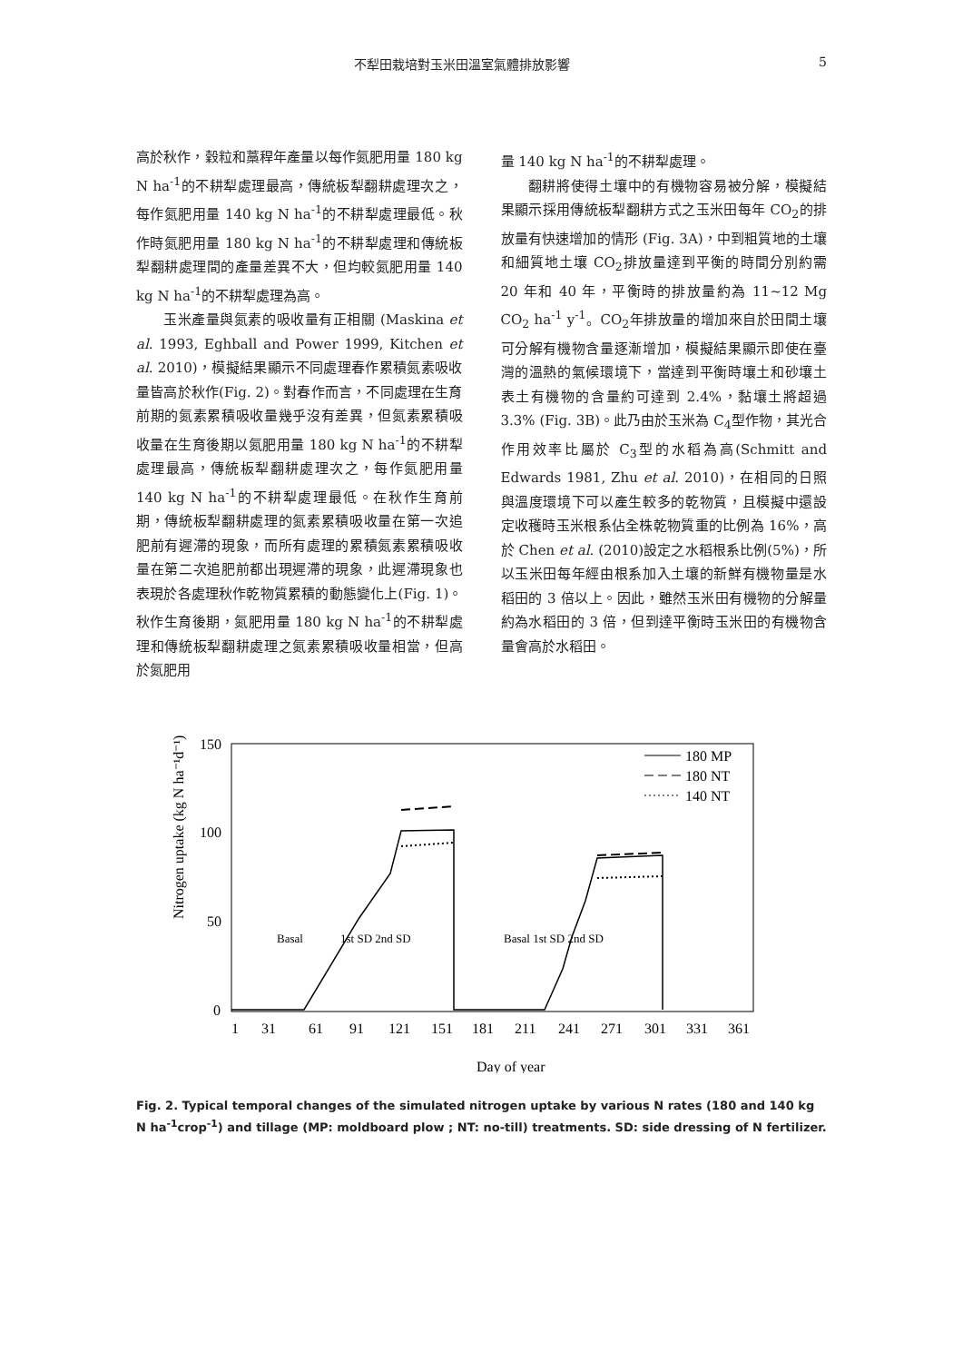不犁田栽培對玉米田溫室氣體排放影響 5
高於秋作，穀粒和藁稈年產量以每作氮肥用量 180 kg N ha<sup>-1</sup>的不耕犁處理最高，傳統板犁翻耕處理次之，每作氮肥用量 140 kg N ha<sup>-1</sup>的不耕犁處理最低。秋作時氮肥用量 180 kg N ha<sup>-1</sup>的不耕犁處理和傳統板犁翻耕處理間的產量差異不大，但均較氮肥用量 140 kg N ha<sup>-1</sup>的不耕犁處理為高。
玉米產量與氮素的吸收量有正相關 (Maskina et al. 1993, Eghball and Power 1999, Kitchen et al. 2010)，模擬結果顯示不同處理春作累積氮素吸收量皆高於秋作(Fig. 2)。對春作而言，不同處理在生育前期的氮素累積吸收量幾乎沒有差異，但氮素累積吸收量在生育後期以氮肥用量 180 kg N ha<sup>-1</sup>的不耕犁處理最高，傳統板犁翻耕處理次之，每作氮肥用量 140 kg N ha<sup>-1</sup>的不耕犁處理最低。在秋作生育前期，傳統板犁翻耕處理的氮素累積吸收量在第一次追肥前有遲滯的現象，而所有處理的累積氮素累積吸收量在第二次追肥前都出現遲滯的現象，此遲滯現象也表現於各處理秋作乾物質累積的動態變化上(Fig. 1)。秋作生育後期，氮肥用量 180 kg N ha<sup>-1</sup>的不耕犁處理和傳統板犁翻耕處理之氮素累積吸收量相當，但高於氮肥用
量 140 kg N ha<sup>-1</sup>的不耕犁處理。
翻耕將使得土壤中的有機物容易被分解，模擬結果顯示採用傳統板犁翻耕方式之玉米田每年 CO<sub>2</sub>的排放量有快速增加的情形 (Fig. 3A)，中到粗質地的土壤和細質地土壤 CO<sub>2</sub>排放量達到平衡的時間分別約需 20 年和 40 年，平衡時的排放量約為 11~12 Mg CO<sub>2</sub> ha<sup>-1</sup> y<sup>-1</sup>。CO<sub>2</sub>年排放量的增加來自於田間土壤可分解有機物含量逐漸增加，模擬結果顯示即使在臺灣的溫熱的氣候環境下，當達到平衡時壤土和砂壤土表土有機物的含量約可達到 2.4%，黏壤土將超過 3.3% (Fig. 3B)。此乃由於玉米為 C<sub>4</sub>型作物，其光合作用效率比屬於 C<sub>3</sub>型的水稻為高(Schmitt and Edwards 1981, Zhu et al. 2010)，在相同的日照與溫度環境下可以產生較多的乾物質，且模擬中還設定收穫時玉米根系佔全株乾物質重的比例為 16%，高於 Chen et al. (2010)設定之水稻根系比例(5%)，所以玉米田每年經由根系加入土壤的新鮮有機物量是水稻田的 3 倍以上。因此，雖然玉米田有機物的分解量約為水稻田的 3 倍，但到達平衡時玉米田的有機物含量會高於水稻田。
Nitrogen uptake (kg N ha⁻¹d⁻¹)
150
100
50
0
1
31
61
91
121
151
181
211
241
271
301
331
361
Day of year
Basal
1st SD 2nd SD
Basal 1st SD 2nd SD
180 MP
180 NT
140 NT
Fig. 2. Typical temporal changes of the simulated nitrogen uptake by various N rates (180 and 140 kg N ha<sup>-1</sup>crop<sup>-1</sup>) and tillage (MP: moldboard plow ; NT: no-till) treatments. SD: side dressing of N fertilizer.